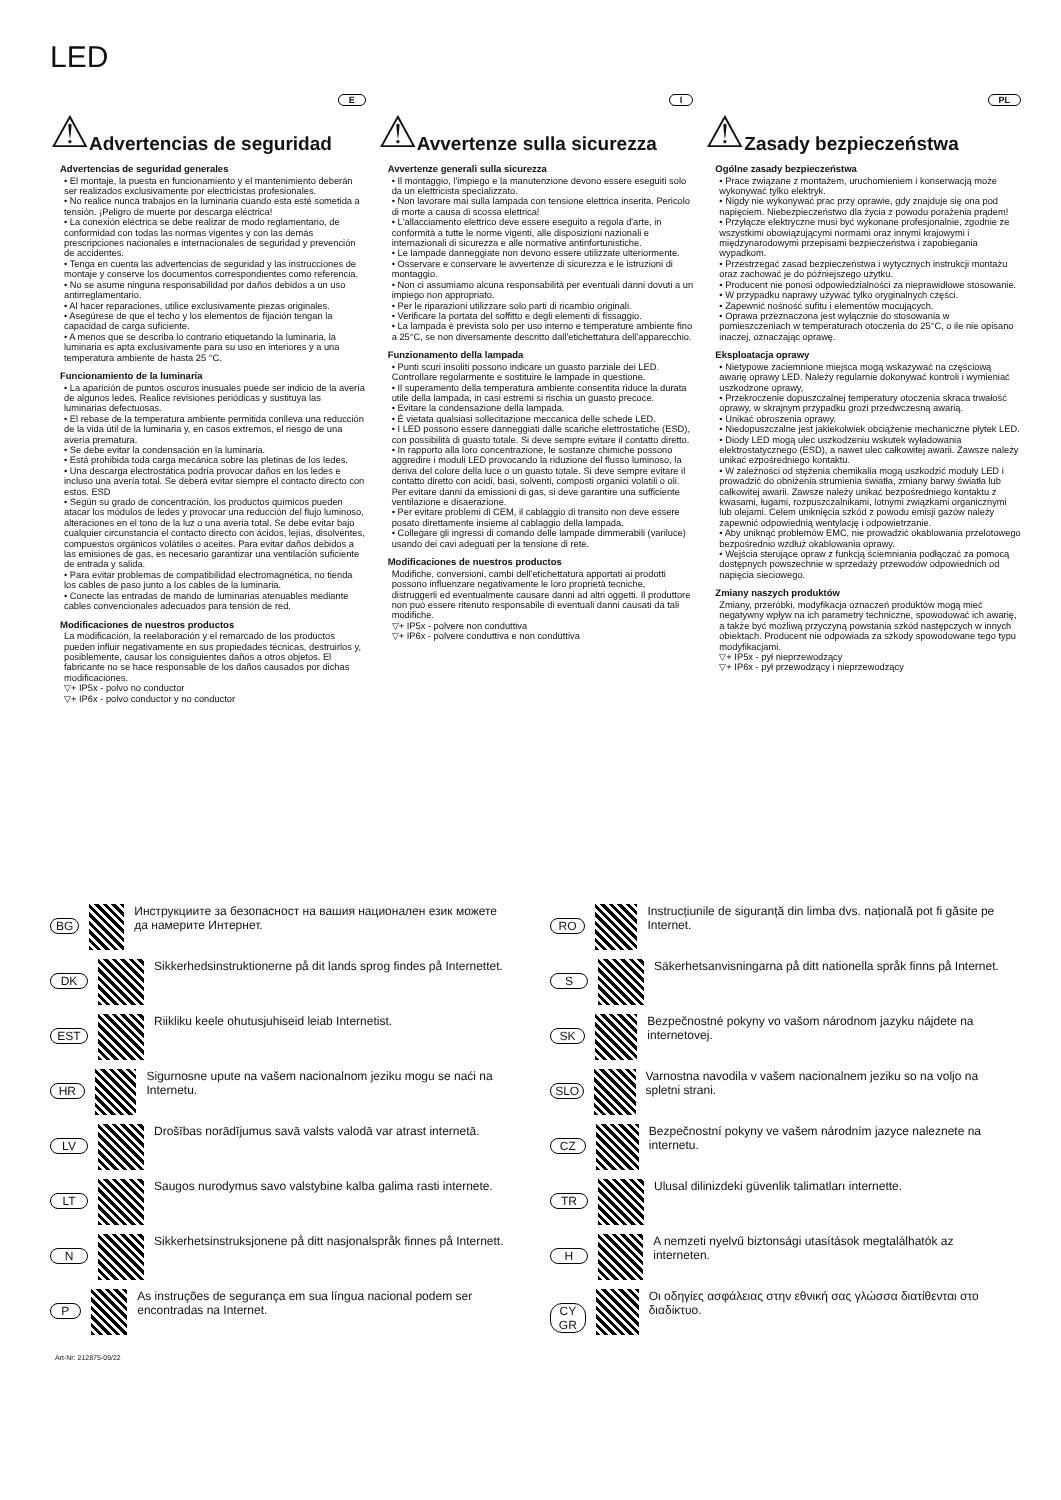LED
E
⚠ Advertencias de seguridad
Advertencias de seguridad generales
• El montaje, la puesta en funcionamiento y el mantenimiento deberán ser realizados exclusivamente por electricistas profesionales.
• No realice nunca trabajos en la luminaria cuando esta esté sometida a tensión. ¡Peligro de muerte por descarga eléctrica!
• La conexión eléctrica se debe realizar de modo reglamentario, de conformidad con todas las normas vigentes y con las demás prescripciones nacionales e internacionales de seguridad y prevención de accidentes.
• Tenga en cuenta las advertencias de seguridad y las instrucciones de montaje y conserve los documentos correspondientes como referencia.
• No se asume ninguna responsabilidad por daños debidos a un uso antirreglamentario.
• Al hacer reparaciones, utilice exclusivamente piezas originales.
• Asegúrese de que el techo y los elementos de fijación tengan la capacidad de carga suficiente.
• A menos que se describa lo contrario etiquetando la luminaria, la luminaria es apta exclusivamente para su uso en interiores y a una temperatura ambiente de hasta 25 °C.
Funcionamiento de la luminaria
• La aparición de puntos oscuros inusuales puede ser indicio de la avería de algunos ledes. Realice revisiones periódicas y sustituya las luminarias defectuosas.
• El rebase de la temperatura ambiente permitida conlleva una reducción de la vida útil de la luminaria y, en casos extremos, el riesgo de una avería prematura.
• Se debe evitar la condensación en la luminaria.
• Está prohibida toda carga mecánica sobre las pletinas de los ledes.
• Una descarga electrostática podría provocar daños en los ledes e incluso una avería total. Se deberá evitar siempre el contacto directo con estos. ESD
• Según su grado de concentración, los productos químicos pueden atacar los módulos de ledes y provocar una reducción del flujo luminoso, alteraciones en el tono de la luz o una avería total. Se debe evitar bajo cualquier circunstancia el contacto directo con ácidos, lejías, disolventes, compuestos orgánicos volátiles o aceites. Para evitar daños debidos a las emisiones de gas, es necesario garantizar una ventilación suficiente de entrada y salida.
• Para evitar problemas de compatibilidad electromagnética, no tienda los cables de paso junto a los cables de la luminaria.
• Conecte las entradas de mando de luminarias atenuables mediante cables convencionales adecuados para tensión de red.
Modificaciones de nuestros productos
La modificación, la reelaboración y el remarcado de los productos pueden influir negativamente en sus propiedades técnicas, destruirlos y, posiblemente, causar los consiguientes daños a otros objetos. El fabricante no se hace responsable de los daños causados por dichas modificaciones.
▽+ IP5x - polvo no conductor
▽+ IP6x - polvo conductor y no conductor
I
⚠ Avvertenze sulla sicurezza
Avvertenze generali sulla sicurezza
• Il montaggio, l'impiego e la manutenzione devono essere eseguiti solo da un elettricista specializzato.
• Non lavorare mai sulla lampada con tensione elettrica inserita. Pericolo di morte a causa di scossa elettrica!
• L'allacciamento elettrico deve essere eseguito a regola d'arte, in conformità a tutte le norme vigenti, alle disposizioni nazionali e internazionali di sicurezza e alle normative antinfortunistiche.
• Le lampade danneggiate non devono essere utilizzate ulteriormente.
• Osservare e conservare le avvertenze di sicurezza e le istruzioni di montaggio.
• Non ci assumiamo alcuna responsabilità per eventuali danni dovuti a un impiego non appropriato.
• Per le riparazioni utilizzare solo parti di ricambio originali.
• Verificare la portata del soffitto e degli elementi di fissaggio.
• La lampada è prevista solo per uso interno e temperature ambiente fino a 25°C, se non diversamente descritto dall'etichettatura dell'apparecchio.
Funzionamento della lampada
• Punti scuri insoliti possono indicare un guasto parziale dei LED. Controllare regolarmente e sostituire le lampade in questione.
• Il superamento della temperatura ambiente consentita riduce la durata utile della lampada, in casi estremi si rischia un guasto precoce.
• Evitare la condensazione della lampada.
• È vietata qualsiasi sollecitazione meccanica delle schede LED.
• I LED possono essere danneggiati dalle scariche elettrostatiche (ESD), con possibilità di guasto totale. Si deve sempre evitare il contatto diretto.
• In rapporto alla loro concentrazione, le sostanze chimiche possono aggredire i moduli LED provocando la riduzione del flusso luminoso, la deriva del colore della luce o un guasto totale. Si deve sempre evitare il contatto diretto con acidi, basi, solventi, composti organici volatili o oli. Per evitare danni da emissioni di gas, si deve garantire una sufficiente ventilazione e disaerazione.
• Per evitare problemi di CEM, il cablaggio di transito non deve essere posato direttamente insieme al cablaggio della lampada.
• Collegare gli ingressi di comando delle lampade dimmerabili (variluce) usando dei cavi adeguati per la tensione di rete.
Modificaciones de nuestros productos
Modifiche, conversioni, cambi dell'etichettatura apportati ai prodotti possono influenzare negativamente le loro proprietà tecniche, distruggerli ed eventualmente causare danni ad altri oggetti. Il produttore non può essere ritenuto responsabile di eventuali danni causati da tali modifiche.
▽+ IP5x - polvere non conduttiva
▽+ IP6x - polvere conduttiva e non conduttiva
PL
⚠ Zasady bezpieczeństwa
Ogólne zasady bezpieczeństwa
• Prace związane z montażem, uruchomieniem i konserwacją może wykonywać tylko elektryk.
• Nigdy nie wykonywać prac przy oprawie, gdy znajduje się ona pod napięciem. Niebezpieczeństwo dla życia z powodu porażenia prądem!
• Przyłącze elektryczne musi być wykonane profesjonalnie, zgodnie ze wszystkimi obowiązującymi normami oraz innymi krajowymi i międzynarodowymi przepisami bezpieczeństwa i zapobiegania wypadkom.
• Przestrzegać zasad bezpieczeństwa i wytycznych instrukcji montażu oraz zachować je do późniejszego użytku.
• Producent nie ponosi odpowiedzialności za nieprawidłowe stosowanie.
• W przypadku naprawy używać tylko oryginalnych części.
• Zapewnić nośność sufitu i elementów mocujących.
• Oprawa przeznaczona jest wyłącznie do stosowania w pomieszczeniach w temperaturach otoczenia do 25°C, o ile nie opisano inaczej, oznaczając oprawę.
Eksploatacja oprawy
• Nietypowe zaciemnione miejsca mogą wskazywać na częściową awarię oprawy LED. Należy regularnie dokonywać kontroli i wymieniać uszkodzone oprawy,
• Przekroczenie dopuszczalnej temperatury otoczenia skraca trwałość oprawy, w skrajnym przypadku grozi przedwczesną awarią.
• Unikać obroszenia oprawy.
• Niedopuszczalne jest jakiekolwiek obciążenie mechaniczne płytek LED.
• Diody LED mogą ulec uszkodzeniu wskutek wyładowania elektrostatycznego (ESD), a nawet ulec całkowitej awarii. Zawsze należy unikać ezpośredniego kontaktu.
• W zależności od stężenia chemikalia mogą uszkodzić moduły LED i prowadzić do obniżenia strumienia światła, zmiany barwy światła lub całkowitej awarii. Zawsze należy unikać bezpośredniego kontaktu z kwasami, ługami, rozpuszczalnikami, lotnymi związkami organicznymi lub olejami. Celem uniknięcia szkód z powodu emisji gazów należy zapewnić odpowiednią wentylację i odpowietrzanie.
• Aby uniknąć problemów EMC, nie prowadzić okablowania przelotowego bezpośrednio wzdłuż okablowania oprawy.
• Wejścia sterujące opraw z funkcją ściemniania podłączać za pomocą dostępnych powszechnie w sprzedaży przewodów odpowiednich od napięcia sieciowego.
Zmiany naszych produktów
Zmiany, przeróbki, modyfikacja oznaczeń produktów mogą mieć negatywny wpływ na ich parametry techniczne, spowodować ich awarię, a także być możliwą przyczyną powstania szkód następczych w innych obiektach. Producent nie odpowiada za szkody spowodowane tego typu modyfikacjami.
▽+ IP5x - pył nieprzewodzący
▽+ IP6x - pył przewodzący i nieprzewodzący
BG Инструкциите за безопасност на вашия национален език можете да намерите Интернет.
RO Instrucțiunile de siguranță din limba dvs. națională pot fi găsite pe Internet.
DK Sikkerhedsinstruktionerne på dit lands sprog findes på Internettet.
S Säkerhetsanvisningarna på ditt nationella språk finns på Internet.
EST Riikliku keele ohutusjuhiseid leiab Internetist.
SK Bezpečnostné pokyny vo vašom národnom jazyku nájdete na internetovej.
HR Sigurnosne upute na vašem nacionalnom jeziku mogu se naći na Internetu.
SLO Varnostna navodila v vašem nacionalnem jeziku so na voljo na spletni strani.
LV Drošības norādījumus savā valsts valodā var atrast internetā.
CZ Bezpečnostní pokyny ve vašem národním jazyce naleznete na internetu.
LT Saugos nurodymus savo valstybine kalba galima rasti internete.
TR Ulusal dilinizdeki güvenlik talimatları internette.
N Sikkerhetsinstruksjonene på ditt nasjonalspråk finnes på Internett.
H A nemzeti nyelvű biztonsági utasítások megtalálhatók az interneten.
P As instruções de segurança em sua língua nacional podem ser encontradas na Internet.
CY
GR Οι οδηγίες ασφάλειας στην εθνική σας γλώσσα διατίθενται στο διαδίκτυο.
Art-Nr: 212875-09/22